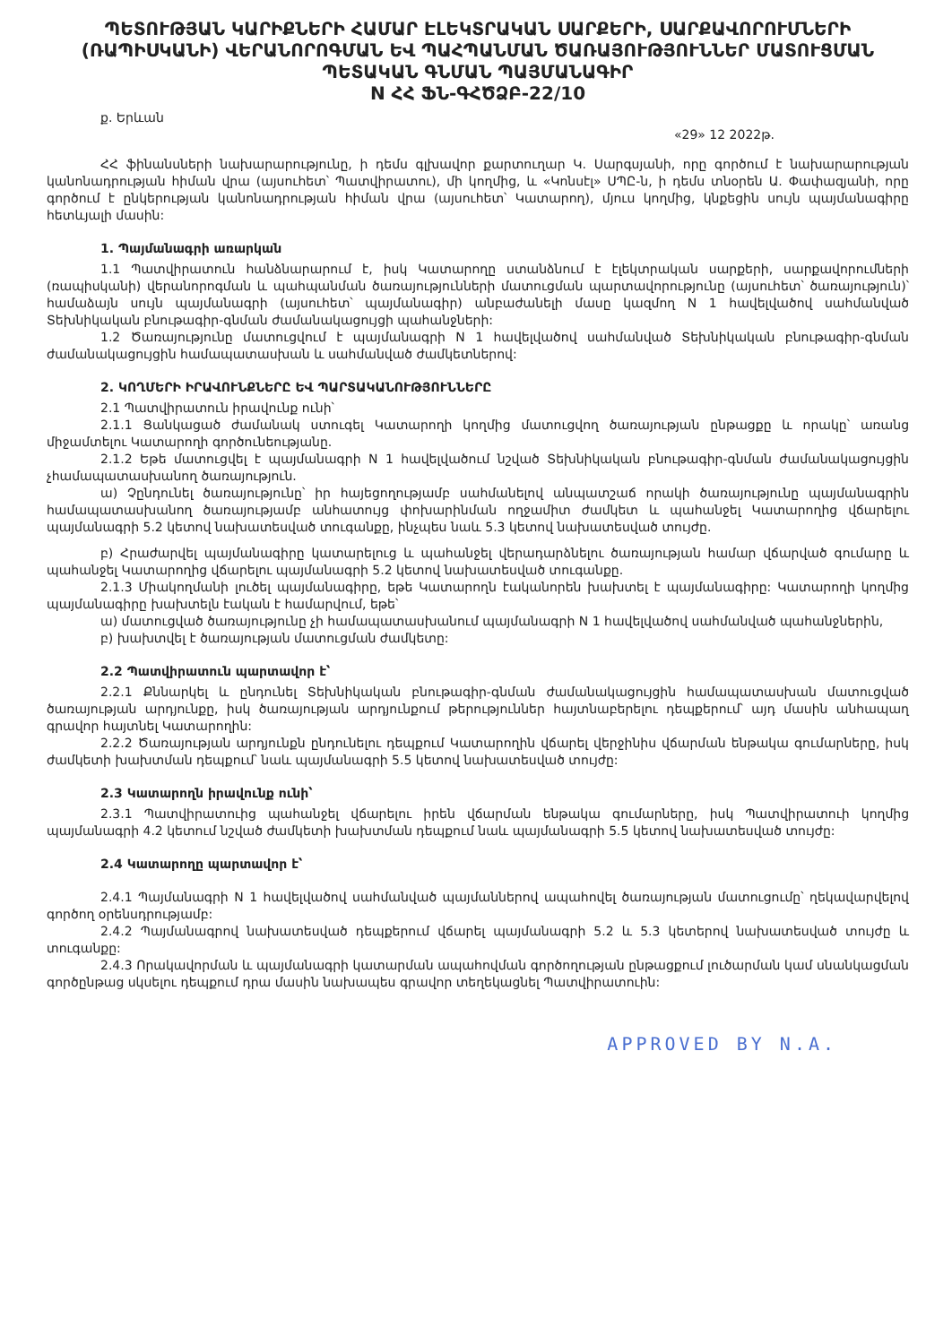ՊԵՏՈՒԹՅԱՆ ԿԱՐԻՔՆԵՐԻ ՀԱՄԱՐ ԷԼԵԿՏՐԱԿԱՆ ՍԱՐՔԵՐԻ, ՍԱՐՔԱՎՈՐՈՒՄՆԵՐԻ (ՌԱՊԻՍԿԱՆԻ) ՎԵՐԱՆՈՐՈԳՄԱՆ ԵՎ ՊԱՀՊԱՆՄԱՆ ԾԱՌԱՅՈՒԹՅՈՒՆՆԵՐ ՄԱՏՈՒՑՄԱՆ ՊԵՏԱԿԱՆ ԳՆՄԱՆ ՊԱՅՄԱՆԱԳԻՐ
N ՀՀ ՖՆ-ԳՀԾՁԲ-22/10
ք. Երևան
«29» 12 2022թ.
ՀՀ ֆինանսների նախարարությունը, ի դեմս գլխավոր քարտուղար Կ. Սարգսյանի, որը գործում է նախարարության կանոնադրության հիման վրա (այսուհետ՝ Պատվիրատու), մի կողմից, և «Կոնսէլ» ՍՊԸ-ն, ի դեմս տնօրեն Ա. Փափազյանի, որը գործում է ընկերության կանոնադրության հիման վրա (այսուհետ՝ Կատարող), մյուս կողմից, կնքեցին սույն պայմանագիրը հետևյալի մասին:
1. Պայմանագրի առարկան
1.1 Պատվիրատուն հանձնարարում է, իսկ Կատարողը ստանձնում է էլեկտրական սարքերի, սարքավորումների (ռապիսկանի) վերանորոգման և պահպանման ծառայությունների մատուցման պարտավորությունը (այսուհետ՝ ծառայություն)՝ համաձայն սույն պայմանագրի (այսուհետ՝ պայմանագիր) անբաժանելի մասը կազմող N 1 հավելվածով սահմանված Տեխնիկական բնութագիր-գնման ժամանակացույցի պահանջների:
1.2 Ծառայությունը մատուցվում է պայմանագրի N 1 հավելվածով սահմանված Տեխնիկական բնութագիր-գնման ժամանակացույցին համապատասխան և սահմանված ժամկետներով:
2. ԿՈՂՄԵՐԻ ԻՐԱՎՈՒՆՔՆԵՐԸ ԵՎ ՊԱՐՏԱԿԱՆՈՒԹՅՈՒՆՆԵՐԸ
2.1 Պատվիրատուն իրավունք ունի՝
2.1.1 Ցանկացած ժամանակ ստուգել Կատարողի կողմից մատուցվող ծառայության ընթացքը և որակը՝ առանց միջամտելու Կատարողի գործունեությանը.
2.1.2 Եթե մատուցվել է պայմանագրի N 1 հավելվածում նշված Տեխնիկական բնութագիր-գնման ժամանակացույցին չհամապատասխանող ծառայություն.
ա) Չընդունել ծառայությունը՝ իր հայեցողությամբ սահմանելով անպատշաճ որակի ծառայությունը պայմանագրին համապատասխանող ծառայությամբ անհատույց փոխարինման ողջամիտ ժամկետ և պահանջել Կատարողից վճարելու պայմանագրի 5.2 կետով նախատեսված տուգանքը, ինչպես նաև 5.3 կետով նախատեսված տույժը.
բ) Հրաժարվել պայմանագիրը կատարելուց և պահանջել վերադարձնելու ծառայության համար վճարված գումարը և պահանջել Կատարողից վճարելու պայմանագրի 5.2 կետով նախատեսված տուգանքը.
2.1.3 Միակողմանի լուծել պայմանագիրը, եթե Կատարողն էականորեն խախտել է պայմանագիրը: Կատարողի կողմից պայմանագիրը խախտելն էական է համարվում, եթե՝
ա) մատուցված ծառայությունը չի համապատասխանում պայմանագրի N 1 հավելվածով սահմանված պահանջներին,
բ) խախտվել է ծառայության մատուցման ժամկետը:
2.2 Պատվիրատուն պարտավոր է՝
2.2.1 Քննարկել և ընդունել Տեխնիկական բնութագիր-գնման ժամանակացույցին համապատասխան մատուցված ծառայության արդյունքը, իսկ ծառայության արդյունքում թերություններ հայտնաբերելու դեպքերում՝ այդ մասին անհապաղ գրավոր հայտնել Կատարողին:
2.2.2 Ծառայության արդյունքն ընդունելու դեպքում Կատարողին վճարել վերջինիս վճարման ենթակա գումարները, իսկ ժամկետի խախտման դեպքում՝ նաև պայմանագրի 5.5 կետով նախատեսված տույժը:
2.3 Կատարողն իրավունք ունի՝
2.3.1 Պատվիրատուից պահանջել վճարելու իրեն վճարման ենթակա գումարները, իսկ Պատվիրատուի կողմից պայմանագրի 4.2 կետում նշված ժամկետի խախտման դեպքում նաև պայմանագրի 5.5 կետով նախատեսված տույժը:
2.4 Կատարողը պարտավոր է՝
2.4.1 Պայմանագրի N 1 հավելվածով սահմանված պայմաններով ապահովել ծառայության մատուցումը՝ ղեկավարվելով գործող օրենսդրությամբ:
2.4.2 Պայմանագրով նախատեսված դեպքերում վճարել պայմանագրի 5.2 և 5.3 կետերով նախատեսված տույժը և տուգանքը:
2.4.3 Որակավորման և պայմանագրի կատարման ապահովման գործողության ընթացքում լուծարման կամ սնանկացման գործընթաց սկսելու դեպքում դրա մասին նախապես գրավոր տեղեկացնել Պատվիրատուին:
APPROVED BY N.A.